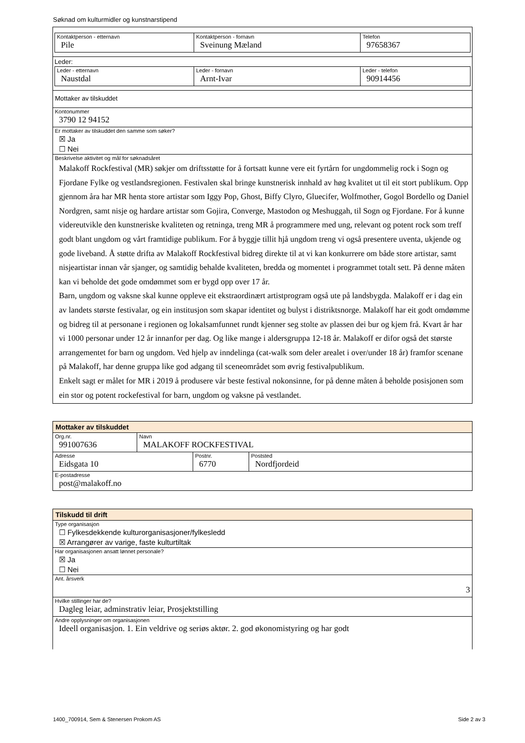Søknad om kulturmidler og kunstnarstipend
Kontaktperson - etternavn
Pile
Kontaktperson - fornavn
Sveinung Mæland
Telefon
97658367
Leder:
Leder - etternavn
Naustdal
Leder - fornavn
Arnt-Ivar
Leder - telefon
90914456
Mottaker av tilskuddet
Kontonummer
3790 12 94152
Er mottaker av tilskuddet den samme som søker?
☒ Ja
☐ Nei
Beskrivelse aktivitet og mål for søknadsåret
Malakoff Rockfestival (MR) søkjer om driftsstøtte for å fortsatt kunne vere eit fyrtårn for ungdommelig rock i Sogn og Fjordane Fylke og vestlandsregionen. Festivalen skal bringe kunstnerisk innhald av høg kvalitet ut til eit stort publikum. Opp gjennom åra har MR henta store artistar som Iggy Pop, Ghost, Biffy Clyro, Gluecifer, Wolfmother, Gogol Bordello og Daniel Nordgren, samt nisje og hardare artistar som Gojira, Converge, Mastodon og Meshuggah, til Sogn og Fjordane. For å kunne videreutvikle den kunstneriske kvaliteten og retninga, treng MR å programmere med ung, relevant og potent rock som treff godt blant ungdom og vårt framtidige publikum. For å byggje tillit hjå ungdom treng vi også presentere uventa, ukjende og gode liveband. Å støtte drifta av Malakoff Rockfestival bidreg direkte til at vi kan konkurrere om både store artistar, samt nisjeartistar innan vår sjanger, og samtidig behalde kvaliteten, bredda og momentet i programmet totalt sett. På denne måten kan vi beholde det gode omdømmet som er bygd opp over 17 år.
Barn, ungdom og vaksne skal kunne oppleve eit ekstraordinært artistprogram også ute på landsbygda. Malakoff er i dag ein av landets største festivalar, og ein institusjon som skapar identitet og bulyst i distriktsnorge. Malakoff har eit godt omdømme og bidreg til at personane i regionen og lokalsamfunnet rundt kjenner seg stolte av plassen dei bur og kjem frå. Kvart år har vi 1000 personar under 12 år innanfor per dag. Og like mange i aldersgruppa 12-18 år. Malakoff er difor også det største arrangementet for barn og ungdom. Ved hjelp av inndelinga (cat-walk som deler arealet i over/under 18 år) framfor scenane på Malakoff, har denne gruppa like god adgang til sceneområdet som øvrig festivalpublikum.
Enkelt sagt er målet for MR i 2019 å produsere vår beste festival nokonsinne, for på denne måten å beholde posisjonen som ein stor og potent rockefestival for barn, ungdom og vaksne på vestlandet.
Mottaker av tilskuddet
Org.nr.
991007636
Navn
MALAKOFF ROCKFESTIVAL
Adresse
Eidsgata 10
Postnr.
6770
Poststed
Nordfjordeid
E-postadresse
post@malakoff.no
Tilskudd til drift
Type organisasjon
☐ Fylkesdekkende kulturorganisasjoner/fylkesledd
☒ Arrangører av varige, faste kulturtiltak
Har organisasjonen ansatt lønnet personale?
☒ Ja
☐ Nei
Ant. årsverk
3
Hvilke stillinger har de?
Dagleg leiar, adminstrativ leiar, Prosjektstilling
Andre opplysninger om organisasjonen
Ideell organisasjon. 1. Ein veldrive og seriøs aktør. 2. god økonomistyring og har godt
1400_700914, Sem & Stenersen Prokom AS
Side 2 av 3